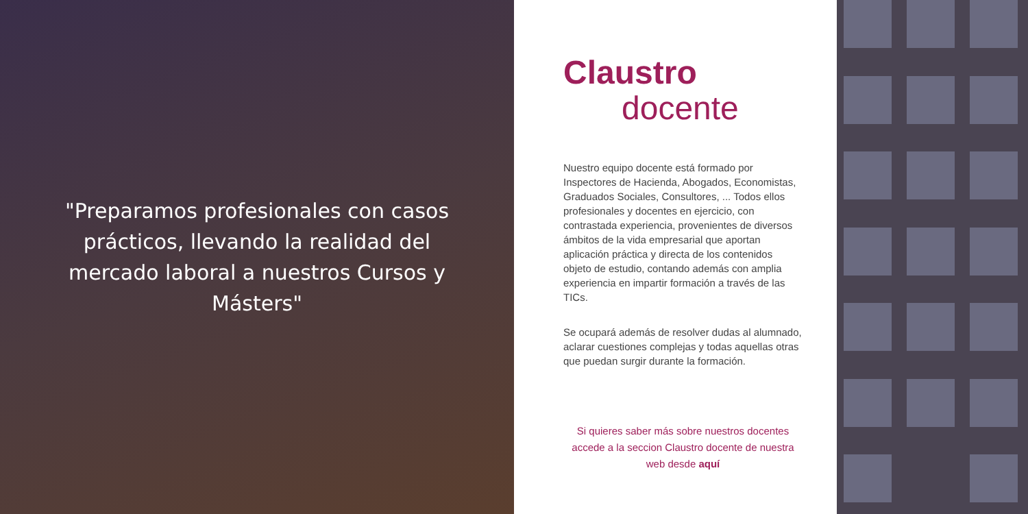"Preparamos profesionales con casos prácticos, llevando la realidad del mercado laboral a nuestros Cursos y Másters"
Claustro
docente
Nuestro equipo docente está formado por Inspectores de Hacienda, Abogados, Economistas, Graduados Sociales, Consultores, ... Todos ellos profesionales y docentes en ejercicio, con contrastada experiencia, provenientes de diversos ámbitos de la vida empresarial que aportan aplicación práctica y directa de los contenidos objeto de estudio, contando además con amplia experiencia en impartir formación a través de las TICs.
Se ocupará además de resolver dudas al alumnado, aclarar cuestiones complejas y todas aquellas otras que puedan surgir durante la formación.
Si quieres saber más sobre nuestros docentes accede a la seccion Claustro docente de nuestra web desde aquí